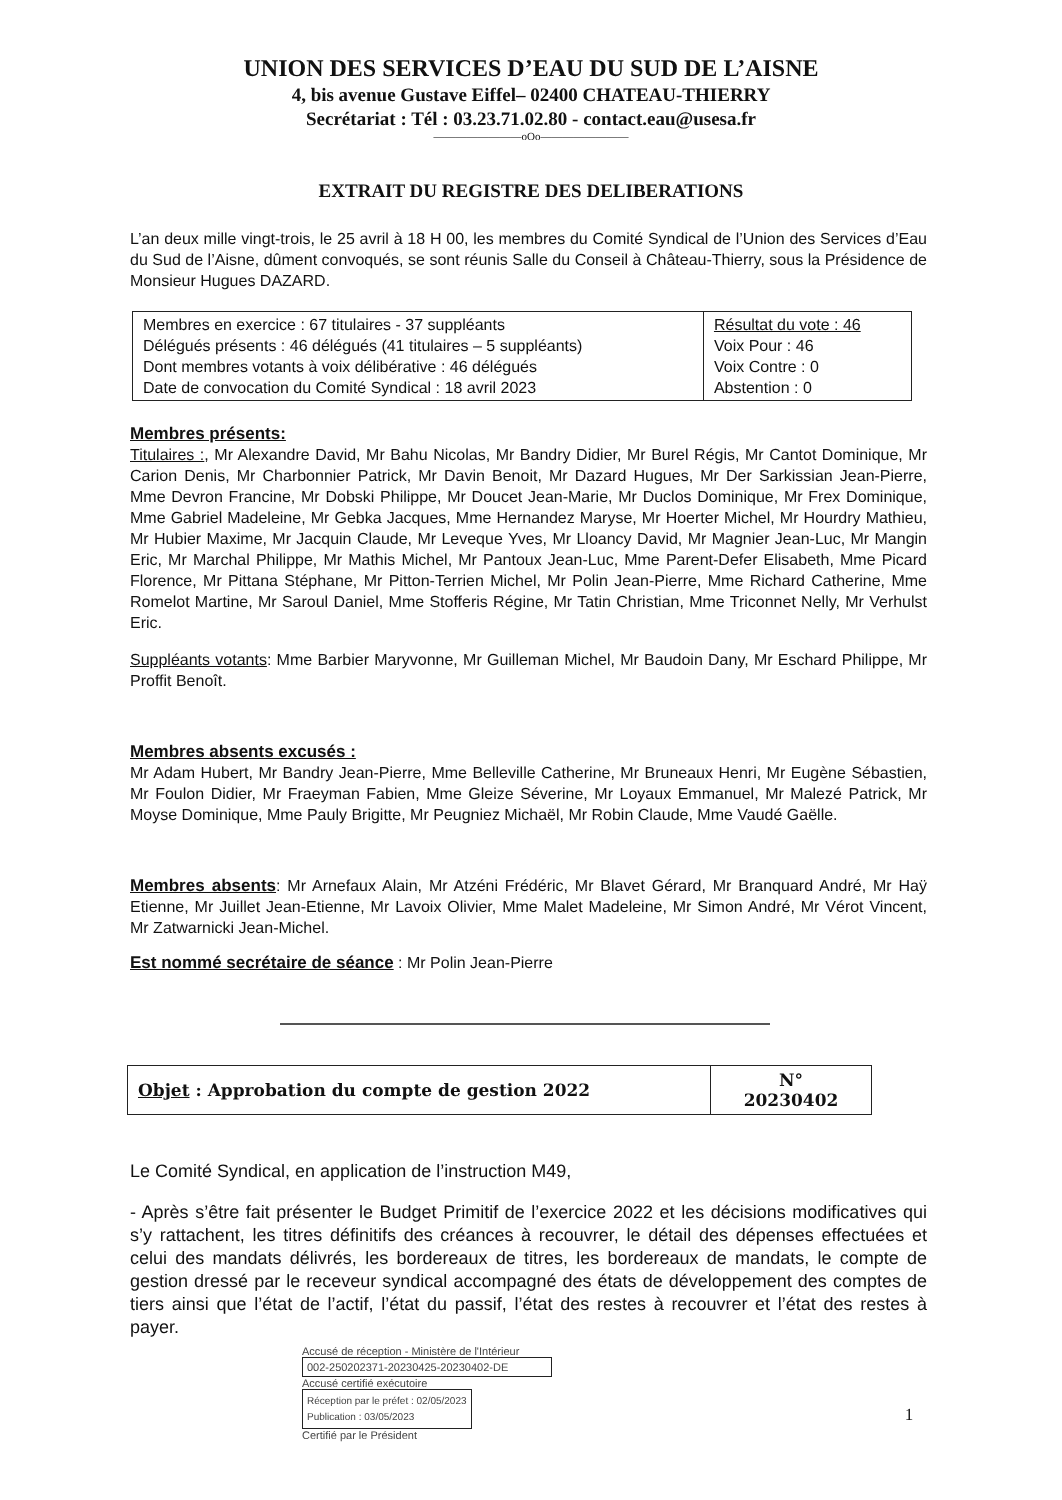UNION DES SERVICES D’EAU DU SUD DE L’AISNE
4, bis avenue Gustave Eiffel– 02400 CHATEAU-THIERRY
Secrétariat : Tél : 03.23.71.02.80 - contact.eau@usesa.fr
————————oOo————————
EXTRAIT DU REGISTRE DES DELIBERATIONS
L’an deux mille vingt-trois, le 25 avril à 18 H 00, les membres du Comité Syndical de l’Union des Services d’Eau du Sud de l’Aisne, dûment convoqués, se sont réunis Salle du Conseil à Château-Thierry, sous la Présidence de Monsieur Hugues DAZARD.
| Membres en exercice : 67 titulaires - 37 suppléants Délégués présents : 46 délégués (41 titulaires – 5 suppléants) Dont membres votants à voix délibérative : 46 délégués Date de convocation du Comité Syndical : 18 avril 2023 | Résultat du vote : 46 Voix Pour : 46 Voix Contre : 0 Abstention : 0 |
Membres présents:
Titulaires :, Mr Alexandre David, Mr Bahu Nicolas, Mr Bandry Didier, Mr Burel Régis, Mr Cantot Dominique, Mr Carion Denis, Mr Charbonnier Patrick, Mr Davin Benoit, Mr Dazard Hugues, Mr Der Sarkissian Jean-Pierre, Mme Devron Francine, Mr Dobski Philippe, Mr Doucet Jean-Marie, Mr Duclos Dominique, Mr Frex Dominique, Mme Gabriel Madeleine, Mr Gebka Jacques, Mme Hernandez Maryse, Mr Hoerter Michel, Mr Hourdry Mathieu, Mr Hubier Maxime, Mr Jacquin Claude, Mr Leveque Yves, Mr Lloancy David, Mr Magnier Jean-Luc, Mr Mangin Eric, Mr Marchal Philippe, Mr Mathis Michel, Mr Pantoux Jean-Luc, Mme Parent-Defer Elisabeth, Mme Picard Florence, Mr Pittana Stéphane, Mr Pitton-Terrien Michel, Mr Polin Jean-Pierre, Mme Richard Catherine, Mme Romelot Martine, Mr Saroul Daniel, Mme Stofferis Régine, Mr Tatin Christian, Mme Triconnet Nelly, Mr Verhulst Eric.
Suppléants votants: Mme Barbier Maryvonne, Mr Guilleman Michel, Mr Baudoin Dany, Mr Eschard Philippe, Mr Proffit Benoît.
Membres absents excusés :
Mr Adam Hubert, Mr Bandry Jean-Pierre, Mme Belleville Catherine, Mr Bruneaux Henri, Mr Eugène Sébastien, Mr Foulon Didier, Mr Fraeyman Fabien, Mme Gleize Séverine, Mr Loyaux Emmanuel, Mr Malezé Patrick, Mr Moyse Dominique, Mme Pauly Brigitte, Mr Peugniez Michaël, Mr Robin Claude, Mme Vaudé Gaëlle.
Membres absents: Mr Arnefaux Alain, Mr Atzéni Frédéric, Mr Blavet Gérard, Mr Branquard André, Mr Haÿ Etienne, Mr Juillet Jean-Etienne, Mr Lavoix Olivier, Mme Malet Madeleine, Mr Simon André, Mr Vérot Vincent, Mr Zatwarnicki Jean-Michel.
Est nommé secrétaire de séance : Mr Polin Jean-Pierre
| Objet : Approbation du compte de gestion 2022 | N° 20230402 |
Le Comité Syndical, en application de l’instruction M49,
- Après s’être fait présenter le Budget Primitif de l’exercice 2022 et les décisions modificatives qui s’y rattachent, les titres définitifs des créances à recouvrer, le détail des dépenses effectuées et celui des mandats délivrés, les bordereaux de titres, les bordereaux de mandats, le compte de gestion dressé par le receveur syndical accompagné des états de développement des comptes de tiers ainsi que l’état de l’actif, l’état du passif, l’état des restes à recouvrer et l’état des restes à payer.
Accusé de réception - Ministère de l'Intérieur
002-250202371-20230425-20230402-DE
Accusé certifié exécutoire
Réception par le préfet : 02/05/2023
Publication : 03/05/2023 1
Certifié par le Président